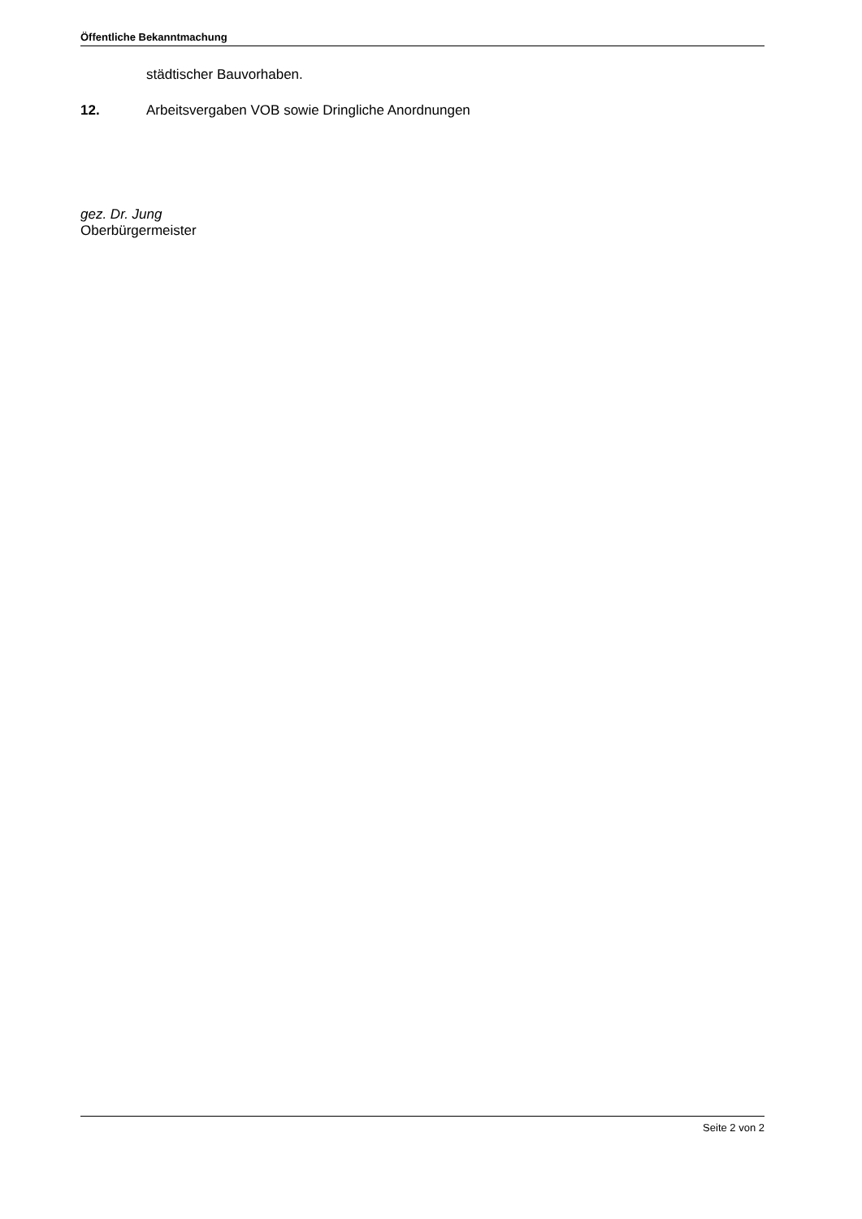Öffentliche Bekanntmachung
städtischer Bauvorhaben.
12. Arbeitsvergaben VOB sowie Dringliche Anordnungen
gez. Dr. Jung
Oberbürgermeister
Seite 2 von 2